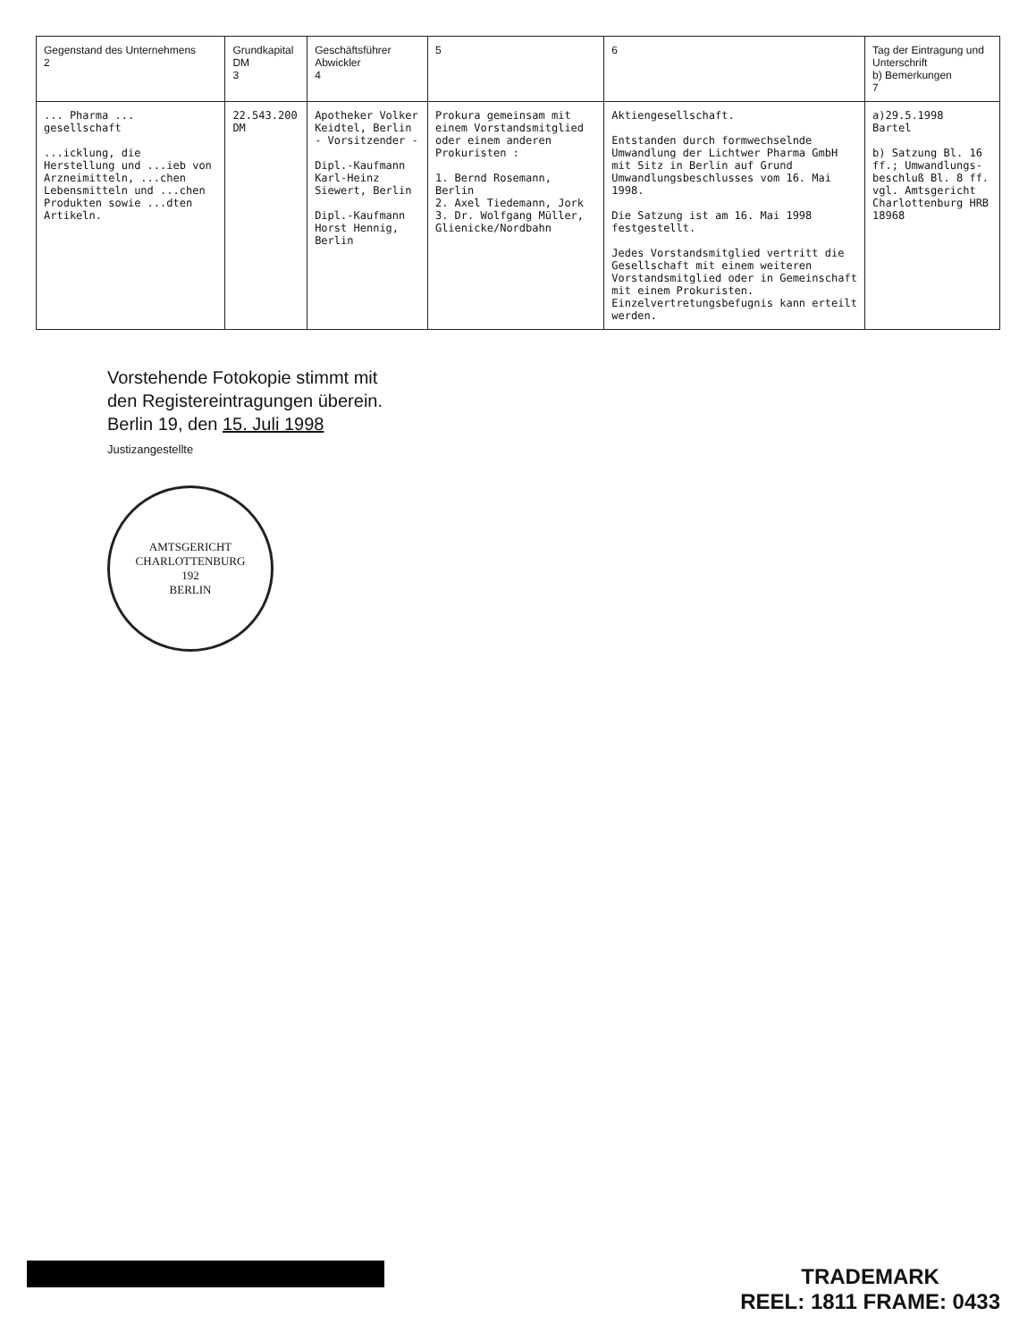| Gegenstand des Unternehmens 2 | Grundkapital DM 3 | Geschäftsführer Abwickler 4 | 5 | 6 | Tag der Eintragung und Unterschrift b) Bemerkungen 7 |
| --- | --- | --- | --- | --- | --- |
| ... Pharma ... gesellschaft ...icklung, die Herstellung und ...ieb von Arzneimitteln, ...chen Lebensmitteln und ...chen Produkten sowie ...dten Artikeln. | 22.543.200 DM | Apotheker Volker Keidtel, Berlin - Vorsitzender - Dipl.-Kaufmann Karl-Heinz Siewert, Berlin Dipl.-Kaufmann Horst Hennig, Berlin | Prokura gemeinsam mit einem Vorstandsmitglied oder einem anderen Prokuristen : 1. Bernd Rosemann, Berlin 2. Axel Tiedemann, Jork 3. Dr. Wolfgang Müller, Glienicke/Nordbahn | Aktiengesellschaft. Entstanden durch formwechselnde Umwandlung der Lichtwer Pharma GmbH mit Sitz in Berlin auf Grund Umwandlungsbeschlusses vom 16. Mai 1998. Die Satzung ist am 16. Mai 1998 festgestellt. Jedes Vorstandsmitglied vertritt die Gesellschaft mit einem weiteren Vorstandsmitglied oder in Gemeinschaft mit einem Prokuristen. Einzelvertretungsbefugnis kann erteilt werden. | a)29.5.1998 Bartel b) Satzung Bl. 16 ff.; Umwandlungs-beschluß Bl. 8 ff. vgl. Amtsgericht Charlottenburg HRB 18968 |
Vorstehende Fotokopie stimmt mit
den Registereintragungen überein.
Berlin 19, den 15. Juli 1998
Justizangestellte
AMTSGERICHT CHARLOTTENBURG
192
BERLIN
TRADEMARK
REEL: 1811 FRAME: 0433